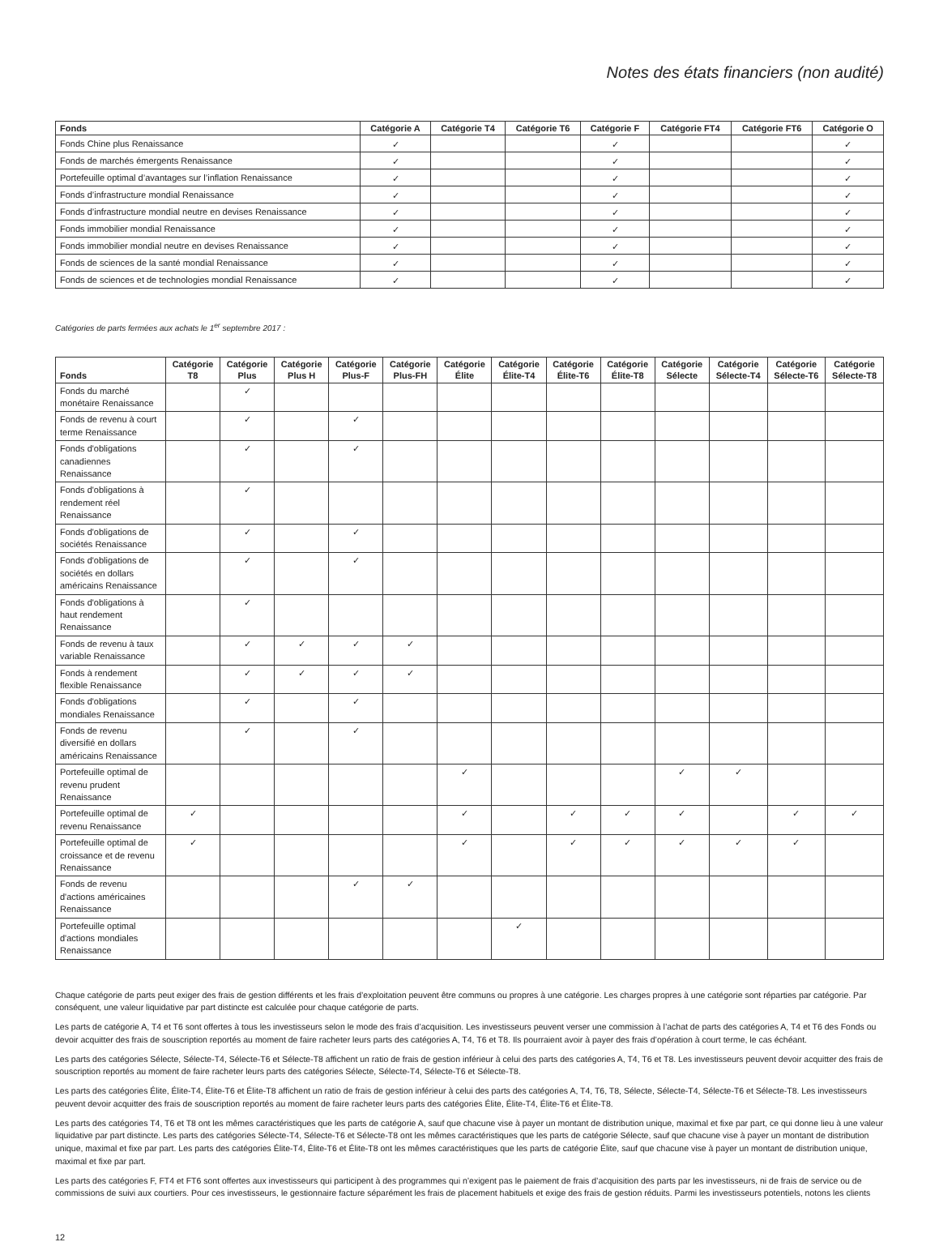Notes des états financiers (non audité)
| Fonds | Catégorie A | Catégorie T4 | Catégorie T6 | Catégorie F | Catégorie FT4 | Catégorie FT6 | Catégorie O |
| --- | --- | --- | --- | --- | --- | --- | --- |
| Fonds Chine plus Renaissance | ✓ | | | ✓ | | | ✓ |
| Fonds de marchés émergents Renaissance | ✓ | | | ✓ | | | ✓ |
| Portefeuille optimal d’avantages sur l’inflation Renaissance | ✓ | | | ✓ | | | ✓ |
| Fonds d’infrastructure mondial Renaissance | ✓ | | | ✓ | | | ✓ |
| Fonds d’infrastructure mondial neutre en devises Renaissance | ✓ | | | ✓ | | | ✓ |
| Fonds immobilier mondial Renaissance | ✓ | | | ✓ | | | ✓ |
| Fonds immobilier mondial neutre en devises Renaissance | ✓ | | | ✓ | | | ✓ |
| Fonds de sciences de la santé mondial Renaissance | ✓ | | | ✓ | | | ✓ |
| Fonds de sciences et de technologies mondial Renaissance | ✓ | | | ✓ | | | ✓ |
Catégories de parts fermées aux achats le 1<sup>er</sup> septembre 2017 :
| Fonds | Catégorie T8 | Catégorie Plus | Catégorie Plus H | Catégorie Plus-F | Catégorie Plus-FH | Catégorie Élite | Catégorie Élite-T4 | Catégorie Élite-T6 | Catégorie Élite-T8 | Catégorie Sélecte | Catégorie Sélecte-T4 | Catégorie Sélecte-T6 | Catégorie Sélecte-T8 |
| --- | --- | --- | --- | --- | --- | --- | --- | --- | --- | --- | --- | --- | --- |
| Fonds du marché monétaire Renaissance | | ✓ | | | | | | | | | | | |
| Fonds de revenu à court terme Renaissance | | ✓ | | ✓ | | | | | | | | | |
| Fonds d'obligations canadiennes Renaissance | | ✓ | | ✓ | | | | | | | | | |
| Fonds d'obligations à rendement réel Renaissance | | ✓ | | | | | | | | | | | |
| Fonds d'obligations de sociétés Renaissance | | ✓ | | ✓ | | | | | | | | | |
| Fonds d'obligations de sociétés en dollars américains Renaissance | | ✓ | | ✓ | | | | | | | | | |
| Fonds d'obligations à haut rendement Renaissance | | ✓ | | | | | | | | | | | |
| Fonds de revenu à taux variable Renaissance | | ✓ | ✓ | ✓ | ✓ | | | | | | | | |
| Fonds à rendement flexible Renaissance | | ✓ | ✓ | ✓ | ✓ | | | | | | | | |
| Fonds d'obligations mondiales Renaissance | | ✓ | | ✓ | | | | | | | | | |
| Fonds de revenu diversifié en dollars américains Renaissance | | ✓ | | ✓ | | | | | | | | | |
| Portefeuille optimal de revenu prudent Renaissance | | | | | | ✓ | | | | ✓ | ✓ | | |
| Portefeuille optimal de revenu Renaissance | ✓ | | | | | ✓ | | ✓ | ✓ | ✓ | | ✓ | ✓ |
| Portefeuille optimal de croissance et de revenu Renaissance | ✓ | | | | | ✓ | | ✓ | ✓ | ✓ | ✓ | ✓ | |
| Fonds de revenu d'actions américaines Renaissance | | | | ✓ | ✓ | | | | | | | | |
| Portefeuille optimal d'actions mondiales Renaissance | | | | | | | ✓ | | | | | | |
Chaque catégorie de parts peut exiger des frais de gestion différents et les frais d’exploitation peuvent être communs ou propres à une catégorie. Les charges propres à une catégorie sont réparties par catégorie. Par conséquent, une valeur liquidative par part distincte est calculée pour chaque catégorie de parts.
Les parts de catégorie A, T4 et T6 sont offertes à tous les investisseurs selon le mode des frais d’acquisition. Les investisseurs peuvent verser une commission à l’achat de parts des catégories A, T4 et T6 des Fonds ou devoir acquitter des frais de souscription reportés au moment de faire racheter leurs parts des catégories A, T4, T6 et T8. Ils pourraient avoir à payer des frais d’opération à court terme, le cas échéant.
Les parts des catégories Sélecte, Sélecte-T4, Sélecte-T6 et Sélecte-T8 affichent un ratio de frais de gestion inférieur à celui des parts des catégories A, T4, T6 et T8. Les investisseurs peuvent devoir acquitter des frais de souscription reportés au moment de faire racheter leurs parts des catégories Sélecte, Sélecte-T4, Sélecte-T6 et Sélecte-T8.
Les parts des catégories Élite, Élite-T4, Élite-T6 et Élite-T8 affichent un ratio de frais de gestion inférieur à celui des parts des catégories A, T4, T6, T8, Sélecte, Sélecte-T4, Sélecte-T6 et Sélecte-T8. Les investisseurs peuvent devoir acquitter des frais de souscription reportés au moment de faire racheter leurs parts des catégories Élite, Élite-T4, Élite-T6 et Élite-T8.
Les parts des catégories T4, T6 et T8 ont les mêmes caractéristiques que les parts de catégorie A, sauf que chacune vise à payer un montant de distribution unique, maximal et fixe par part, ce qui donne lieu à une valeur liquidative par part distincte. Les parts des catégories Sélecte-T4, Sélecte-T6 et Sélecte-T8 ont les mêmes caractéristiques que les parts de catégorie Sélecte, sauf que chacune vise à payer un montant de distribution unique, maximal et fixe par part. Les parts des catégories Élite-T4, Élite-T6 et Élite-T8 ont les mêmes caractéristiques que les parts de catégorie Élite, sauf que chacune vise à payer un montant de distribution unique, maximal et fixe par part.
Les parts des catégories F, FT4 et FT6 sont offertes aux investisseurs qui participent à des programmes qui n’exigent pas le paiement de frais d’acquisition des parts par les investisseurs, ni de frais de service ou de commissions de suivi aux courtiers. Pour ces investisseurs, le gestionnaire facture séparément les frais de placement habituels et exige des frais de gestion réduits. Parmi les investisseurs potentiels, notons les clients
12